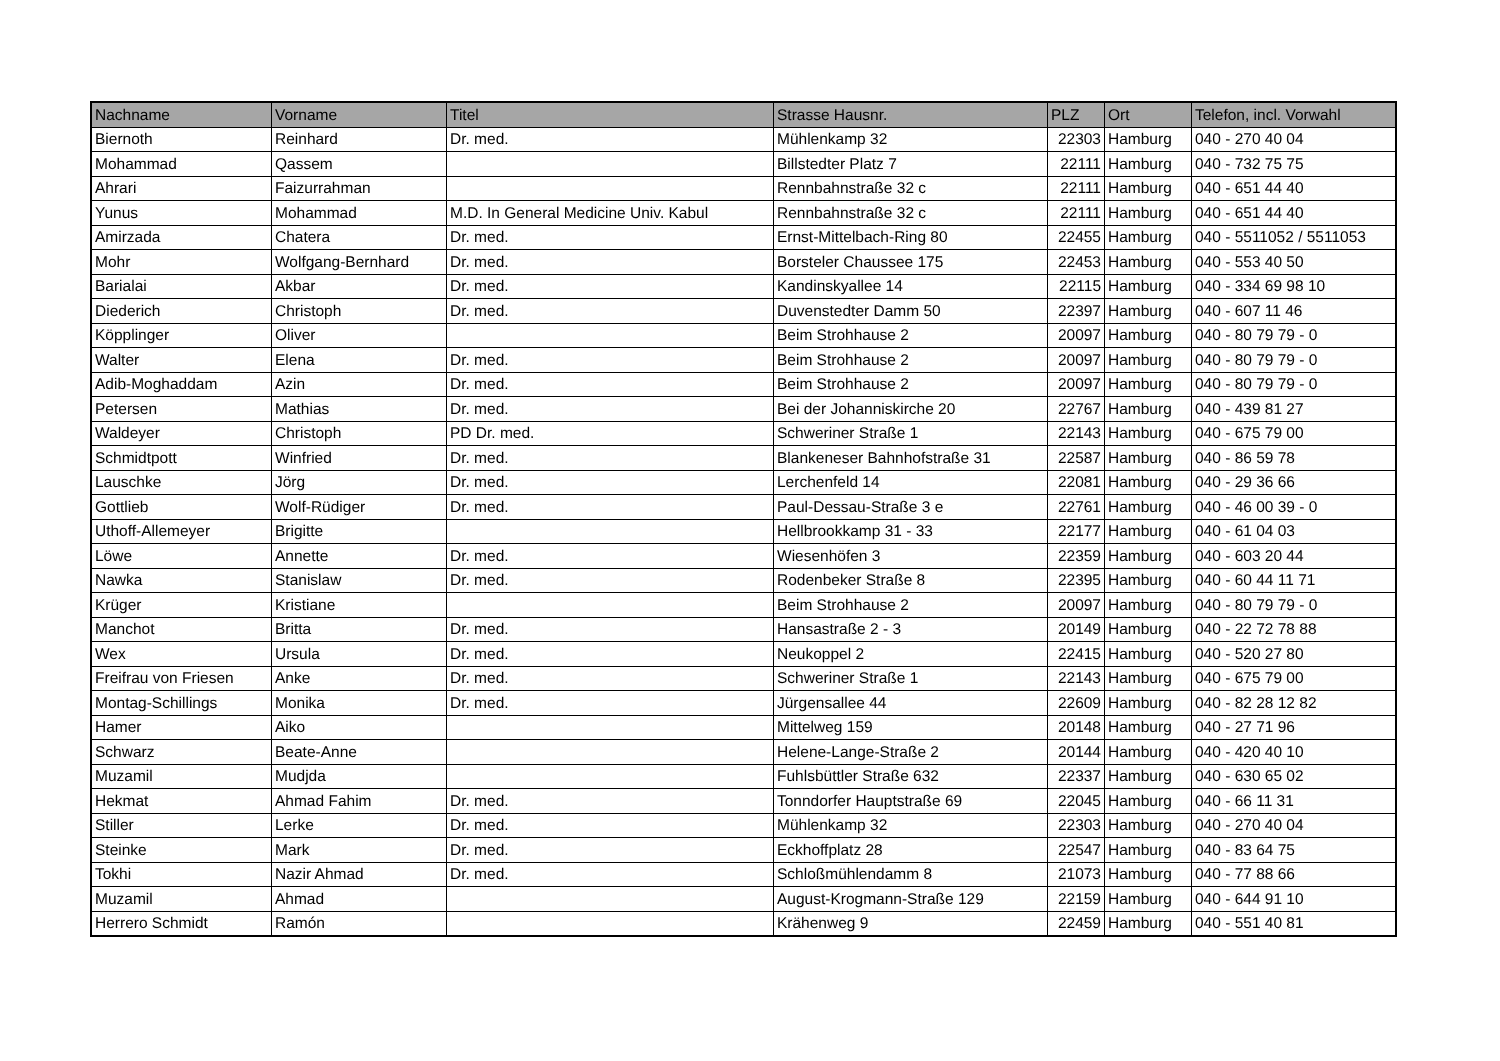| Nachname | Vorname | Titel | Strasse Hausnr. | PLZ | Ort | Telefon, incl. Vorwahl |
| --- | --- | --- | --- | --- | --- | --- |
| Biernoth | Reinhard | Dr. med. | Mühlenkamp 32 | 22303 | Hamburg | 040 - 270 40 04 |
| Mohammad | Qassem | | Billstedter Platz 7 | 22111 | Hamburg | 040 - 732 75 75 |
| Ahrari | Faizurrahman | | Rennbahnstraße 32 c | 22111 | Hamburg | 040 - 651 44 40 |
| Yunus | Mohammad | M.D. In General Medicine Univ. Kabul | Rennbahnstraße 32 c | 22111 | Hamburg | 040 - 651 44 40 |
| Amirzada | Chatera | Dr. med. | Ernst-Mittelbach-Ring 80 | 22455 | Hamburg | 040 - 5511052 / 5511053 |
| Mohr | Wolfgang-Bernhard | Dr. med. | Borsteler Chaussee 175 | 22453 | Hamburg | 040 - 553 40 50 |
| Barialai | Akbar | Dr. med. | Kandinskyallee 14 | 22115 | Hamburg | 040 - 334 69 98 10 |
| Diederich | Christoph | Dr. med. | Duvenstedter Damm 50 | 22397 | Hamburg | 040 - 607 11 46 |
| Köpplinger | Oliver | | Beim Strohhause 2 | 20097 | Hamburg | 040 - 80 79 79 - 0 |
| Walter | Elena | Dr. med. | Beim Strohhause 2 | 20097 | Hamburg | 040 - 80 79 79 - 0 |
| Adib-Moghaddam | Azin | Dr. med. | Beim Strohhause 2 | 20097 | Hamburg | 040 - 80 79 79 - 0 |
| Petersen | Mathias | Dr. med. | Bei der Johanniskirche 20 | 22767 | Hamburg | 040 - 439 81 27 |
| Waldeyer | Christoph | PD Dr. med. | Schweriner Straße 1 | 22143 | Hamburg | 040 - 675 79 00 |
| Schmidtpott | Winfried | Dr. med. | Blankeneser Bahnhofstraße 31 | 22587 | Hamburg | 040 - 86 59 78 |
| Lauschke | Jörg | Dr. med. | Lerchenfeld 14 | 22081 | Hamburg | 040 - 29 36 66 |
| Gottlieb | Wolf-Rüdiger | Dr. med. | Paul-Dessau-Straße 3 e | 22761 | Hamburg | 040 - 46 00 39 - 0 |
| Uthoff-Allemeyer | Brigitte | | Hellbrookkamp 31 - 33 | 22177 | Hamburg | 040 - 61 04 03 |
| Löwe | Annette | Dr. med. | Wiesenhöfen 3 | 22359 | Hamburg | 040 - 603 20 44 |
| Nawka | Stanislaw | Dr. med. | Rodenbeker Straße 8 | 22395 | Hamburg | 040 - 60 44 11 71 |
| Krüger | Kristiane | | Beim Strohhause 2 | 20097 | Hamburg | 040 - 80 79 79 - 0 |
| Manchot | Britta | Dr. med. | Hansastraße 2 - 3 | 20149 | Hamburg | 040 - 22 72 78 88 |
| Wex | Ursula | Dr. med. | Neukoppel 2 | 22415 | Hamburg | 040 - 520 27 80 |
| Freifrau von Friesen | Anke | Dr. med. | Schweriner Straße 1 | 22143 | Hamburg | 040 - 675 79 00 |
| Montag-Schillings | Monika | Dr. med. | Jürgensallee 44 | 22609 | Hamburg | 040 - 82 28 12 82 |
| Hamer | Aiko | | Mittelweg 159 | 20148 | Hamburg | 040 - 27 71 96 |
| Schwarz | Beate-Anne | | Helene-Lange-Straße 2 | 20144 | Hamburg | 040 - 420 40 10 |
| Muzamil | Mudjda | | Fuhlsbüttler Straße 632 | 22337 | Hamburg | 040 - 630 65 02 |
| Hekmat | Ahmad Fahim | Dr. med. | Tonndorfer Hauptstraße 69 | 22045 | Hamburg | 040 - 66 11 31 |
| Stiller | Lerke | Dr. med. | Mühlenkamp 32 | 22303 | Hamburg | 040 - 270 40 04 |
| Steinke | Mark | Dr. med. | Eckhoffplatz 28 | 22547 | Hamburg | 040 - 83 64 75 |
| Tokhi | Nazir Ahmad | Dr. med. | Schloßmühlendamm 8 | 21073 | Hamburg | 040 - 77 88 66 |
| Muzamil | Ahmad | | August-Krogmann-Straße 129 | 22159 | Hamburg | 040 - 644 91 10 |
| Herrero Schmidt | Ramón | | Krähenweg 9 | 22459 | Hamburg | 040 - 551 40 81 |